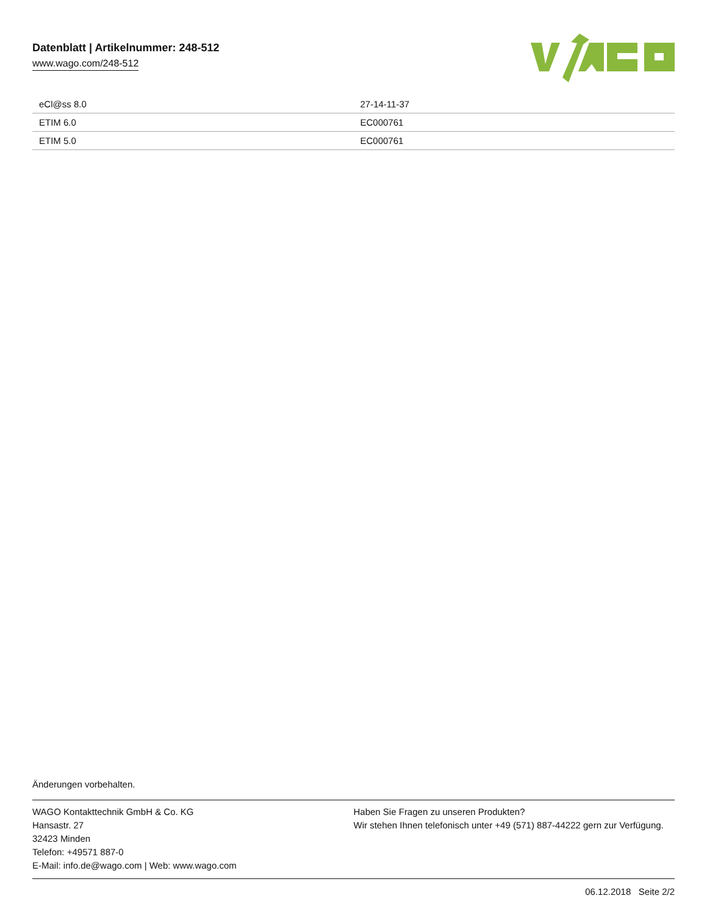Datenblatt | Artikelnummer: 248-512
www.wago.com/248-512
| eCl@ss 8.0 | 27-14-11-37 |
| ETIM 6.0 | EC000761 |
| ETIM 5.0 | EC000761 |
Änderungen vorbehalten.
WAGO Kontakttechnik GmbH & Co. KG
Hansastr. 27
32423 Minden
Telefon: +49571 887-0
E-Mail: info.de@wago.com | Web: www.wago.com
Haben Sie Fragen zu unseren Produkten?
Wir stehen Ihnen telefonisch unter +49 (571) 887-44222 gern zur Verfügung.
06.12.2018 Seite 2/2